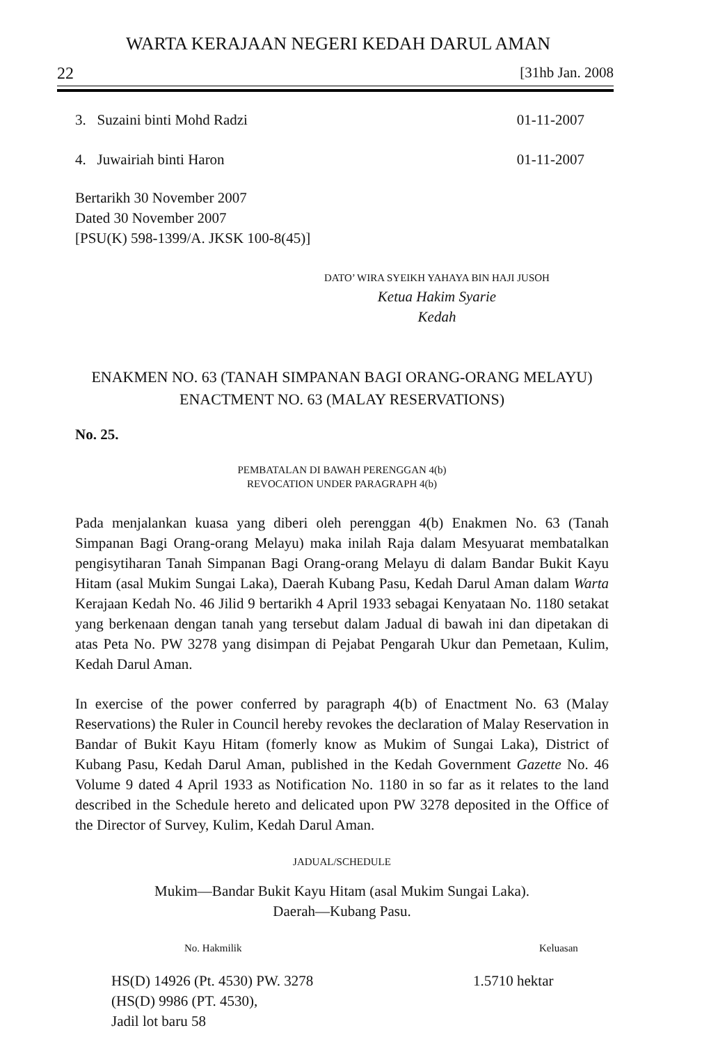WARTA KERAJAAN NEGERI KEDAH DARUL AMAN
22 [31hb Jan. 2008
3. Suzaini binti Mohd Radzi 01-11-2007
4. Juwairiah binti Haron 01-11-2007
Bertarikh 30 November 2007
Dated 30 November 2007
[PSU(K) 598-1399/A. JKSK 100-8(45)]
DATO’ WIRA SYEIKH YAHAYA BIN HAJI JUSOH
Ketua Hakim Syarie
Kedah
ENAKMEN NO. 63 (TANAH SIMPANAN BAGI ORANG-ORANG MELAYU)
ENACTMENT NO. 63 (MALAY RESERVATIONS)
No. 25.
PEMBATALAN DI BAWAH PERENGGAN 4(b)
REVOCATION UNDER PARAGRAPH 4(b)
Pada menjalankan kuasa yang diberi oleh perenggan 4(b) Enakmen No. 63 (Tanah Simpanan Bagi Orang-orang Melayu) maka inilah Raja dalam Mesyuarat membatalkan pengisytiharan Tanah Simpanan Bagi Orang-orang Melayu di dalam Bandar Bukit Kayu Hitam (asal Mukim Sungai Laka), Daerah Kubang Pasu, Kedah Darul Aman dalam Warta Kerajaan Kedah No. 46 Jilid 9 bertarikh 4 April 1933 sebagai Kenyataan No. 1180 setakat yang berkenaan dengan tanah yang tersebut dalam Jadual di bawah ini dan dipetakan di atas Peta No. PW 3278 yang disimpan di Pejabat Pengarah Ukur dan Pemetaan, Kulim, Kedah Darul Aman.
In exercise of the power conferred by paragraph 4(b) of Enactment No. 63 (Malay Reservations) the Ruler in Council hereby revokes the declaration of Malay Reservation in Bandar of Bukit Kayu Hitam (fomerly know as Mukim of Sungai Laka), District of Kubang Pasu, Kedah Darul Aman, published in the Kedah Government Gazette No. 46 Volume 9 dated 4 April 1933 as Notification No. 1180 in so far as it relates to the land described in the Schedule hereto and delicated upon PW 3278 deposited in the Office of the Director of Survey, Kulim, Kedah Darul Aman.
JADUAL/SCHEDULE
Mukim—Bandar Bukit Kayu Hitam (asal Mukim Sungai Laka).
Daerah—Kubang Pasu.
| No. Hakmilik | Keluasan |
| --- | --- |
| HS(D) 14926 (Pt. 4530) PW. 3278 (HS(D) 9986 (PT. 4530), Jadil lot baru 58 | 1.5710 hektar |